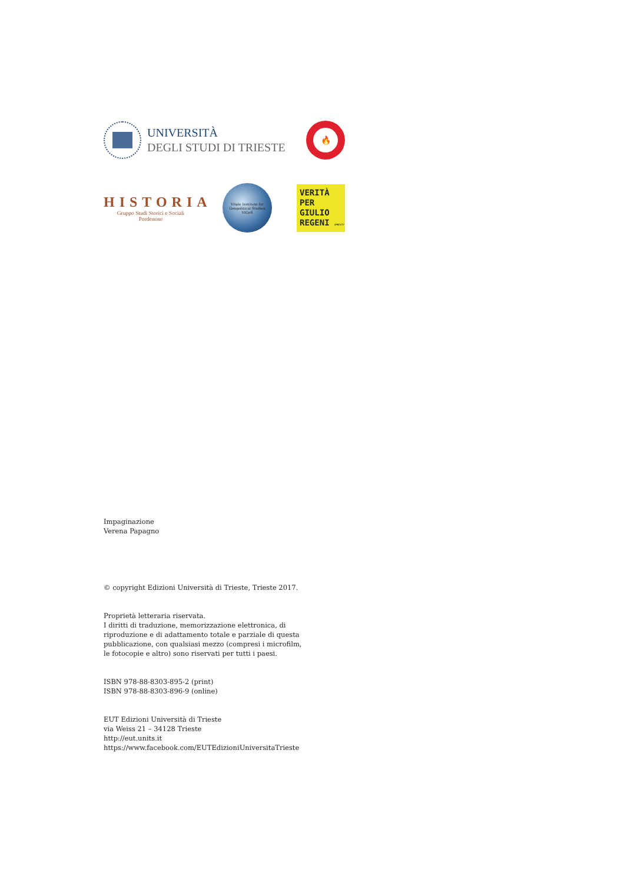UNIVERSITÀ
DEGLI STUDI DI TRIESTE
🔥
HISTORIA
Gruppo Studi Storici e Sociali
Pordenone
Vitale Institute for Geopolitical Studies
VIGeS
VERITÀ
PER
GIULIO
REGENI AMNESTY
Impaginazione
Verena Papagno
© copyright Edizioni Università di Trieste, Trieste 2017.
Proprietà letteraria riservata.
I diritti di traduzione, memorizzazione elettronica, di
riproduzione e di adattamento totale e parziale di questa
pubblicazione, con qualsiasi mezzo (compresi i microfilm,
le fotocopie e altro) sono riservati per tutti i paesi.
ISBN 978-88-8303-895-2 (print)
ISBN 978-88-8303-896-9 (online)
EUT Edizioni Università di Trieste
via Weiss 21 – 34128 Trieste
http://eut.units.it
https://www.facebook.com/EUTEdizioniUniversitaTrieste